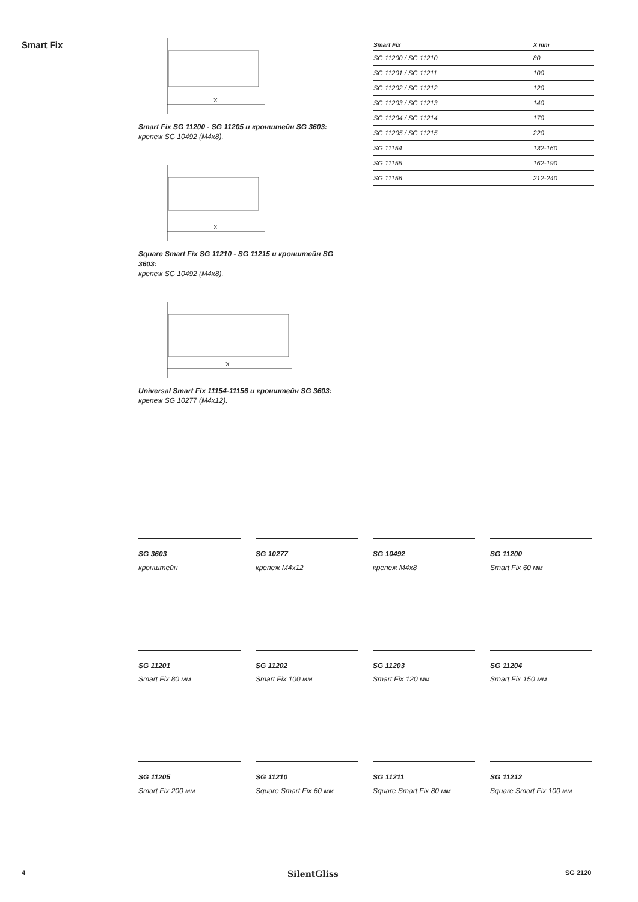Smart Fix
X
Smart Fix SG 11200 - SG 11205 и кронштейн SG 3603:
крепеж SG 10492 (M4x8).
X
Square Smart Fix SG 11210 - SG 11215 и кронштейн SG 3603:
крепеж SG 10492 (M4x8).
X
Universal Smart Fix 11154-11156 и кронштейн SG 3603:
крепеж SG 10277 (M4x12).
| Smart Fix | X mm |
| --- | --- |
| SG 11200 / SG 11210 | 80 |
| SG 11201 / SG 11211 | 100 |
| SG 11202 / SG 11212 | 120 |
| SG 11203 / SG 11213 | 140 |
| SG 11204 / SG 11214 | 170 |
| SG 11205 / SG 11215 | 220 |
| SG 11154 | 132-160 |
| SG 11155 | 162-190 |
| SG 11156 | 212-240 |
SG 3603
кронштейн
SG 10277
крепеж M4x12
SG 10492
крепеж M4x8
SG 11200
Smart Fix 60 мм
SG 11201
Smart Fix 80 мм
SG 11202
Smart Fix 100 мм
SG 11203
Smart Fix 120 мм
SG 11204
Smart Fix 150 мм
SG 11205
Smart Fix 200 мм
SG 11210
Square Smart Fix 60 мм
SG 11211
Square Smart Fix 80 мм
SG 11212
Square Smart Fix 100 мм
4 SilentGliss SG 2120